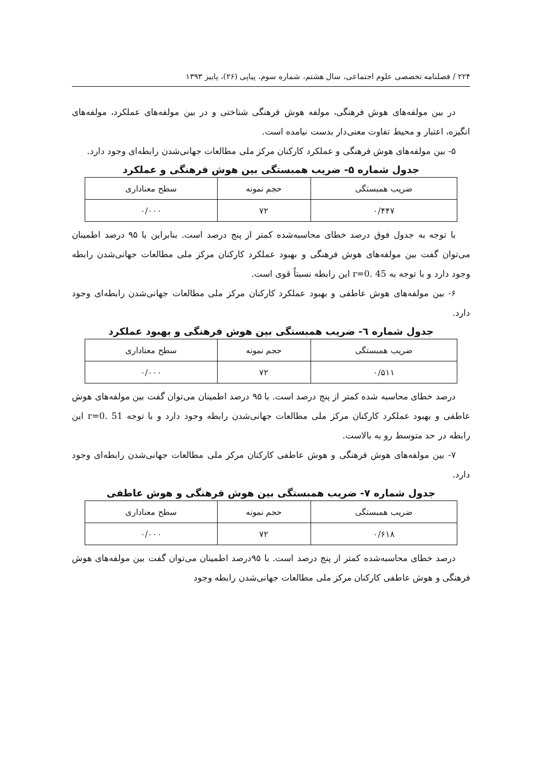۲۲۴ / فصلنامه تخصصی علوم اجتماعی، سال هشتم، شماره سوم، پیاپی (۲۶)، پاییز ۱۳۹۳
در بین مولفه‌های هوش فرهنگی، مولفه هوش فرهنگی شناختی و در بین مولفه‌های عملکرد، مولفه‌های انگیزه، اعتبار و محیط تفاوت معنی‌دار بدست نیامده است.
۵- بین مولفه‌های هوش فرهنگی و عملکرد کارکنان مرکز ملی مطالعات جهانی‌شدن رابطه‌ای وجود دارد.
جدول شماره ۵- ضریب همبستگی بین هوش فرهنگی و عملکرد
| ضریب همبستگی | حجم نمونه | سطح معناداری |
| --- | --- | --- |
| ۰/۴۴۷ | ۷۲ | ۰/۰۰۰ |
با توجه به جدول فوق درصد خطای محاسبه‌شده کمتر از پنج درصد است. بنابراین با ۹۵ درصد اطمینان می‌توان گفت بین مولفه‌های هوش فرهنگی و بهبود عملکرد کارکنان مرکز ملی مطالعات جهانی‌شدن رابطه وجود دارد و با توجه به r=0. 45 این رابطه نسبتاً قوی است.
۶- بین مولفه‌های هوش عاطفی و بهبود عملکرد کارکنان مرکز ملی مطالعات جهانی‌شدن رابطه‌ای وجود دارد.
جدول شماره ٦- ضریب همبستگی بین هوش فرهنگی و بهبود عملکرد
| ضریب همبستگی | حجم نمونه | سطح معناداری |
| --- | --- | --- |
| ۰/۵۱۱ | ۷۲ | ۰/۰۰۰ |
درصد خطای محاسبه شده کمتر از پنج درصد است. با ۹۵ درصد اطمینان می‌توان گفت بین مولفه‌های هوش عاطفی و بهبود عملکرد کارکنان مرکز ملی مطالعات جهانی‌شدن رابطه وجود دارد و با توجه r=0. 51 این رابطه در حد متوسط رو به بالاست.
۷- بین مولفه‌های هوش فرهنگی و هوش عاطفی کارکنان مرکز ملی مطالعات جهانی‌شدن رابطه‌ای وجود دارد.
جدول شماره ۷- ضریب همبستگی بین هوش فرهنگی و هوش عاطفی
| ضریب همبستگی | حجم نمونه | سطح معناداری |
| --- | --- | --- |
| ۰/۶۱۸ | ۷۲ | ۰/۰۰۰ |
درصد خطای محاسبه‌شده کمتر از پنج درصد است. با ۹۵درصد اطمینان می‌توان گفت بین مولفه‌های هوش فرهنگی و هوش عاطفی کارکنان مرکز ملی مطالعات جهانی‌شدن رابطه وجود